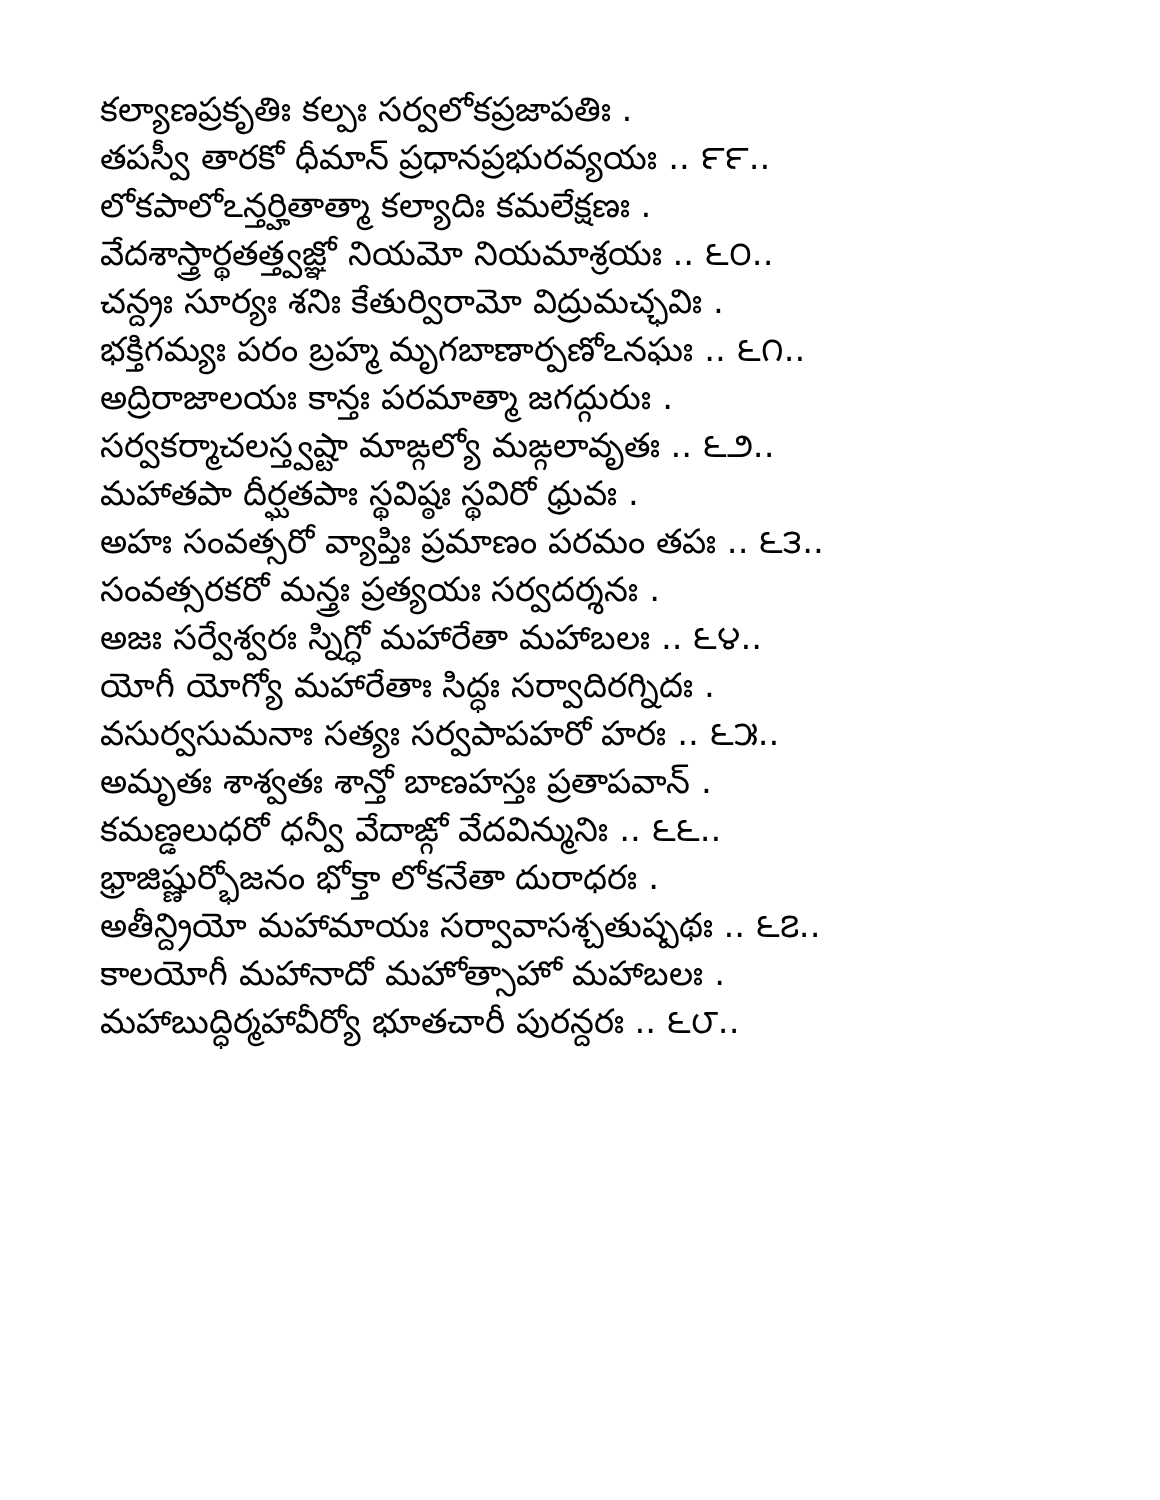కల్యాణప్రకృతిః కల్పః సర్వలోకప్రజాపతిః .
తపస్వీ తారకో ధీమాన్ ప్రధానప్రభురవ్యయః .. ౯౯..
లోకపాలోఽన్తర్హితాత్మా కల్యాదిః కమలేక్షణః .
వేదశాస్త్రార్థతత్త్వజ్ఞో నియమో నియమాశ్రయః .. ౬౦..
చన్ద్రః సూర్యః శనిః కేతుర్విరామో విద్రుమచ్ఛవిః .
భక్తిగమ్యః పరం బ్రహ్మ మృగబాణార్పణోఽనఘః .. ౬౧..
అద్రిరాజాలయః కాన్తః పరమాత్మా జగద్గురుః .
సర్వకర్మాచలస్త్వష్టా మాఙ్గల్యో మఙ్గలావృతః .. ౬౨..
మహాతపా దీర్ఘతపాః స్థవిష్ఠః స్థవిరో ధ్రువః .
అహః సంవత్సరో వ్యాప్తిః ప్రమాణం పరమం తపః .. ౬౩..
సంవత్సరకరో మన్త్రః ప్రత్యయః సర్వదర్శనః .
అజః సర్వేశ్వరః స్నిగ్ధో మహారేతా మహాబలః .. ౬౪..
యోగీ యోగ్యో మహారేతాః సిద్ధః సర్వాదిరగ్నిదః .
వసుర్వసుమనాః సత్యః సర్వపాపహరో హరః .. ౬౫..
అమృతః శాశ్వతః శాన్తో బాణహస్తః ప్రతాపవాన్ .
కమణ్డలుధరో ధన్వీ వేదాఙ్గో వేదవిన్మునిః .. ౬౬..
భ్రాజిష్ణుర్భోజనం భోక్తా లోకనేతా దురాధరః .
అతీన్ద్రియో మహామాయః సర్వావాసశ్చతుష్పథః .. ౬౭..
కాలయోగీ మహానాదో మహోత్సాహో మహాబలః .
మహాబుద్ధిర్మహావీర్యో భూతచారీ పురన్దరః .. ౬౮..